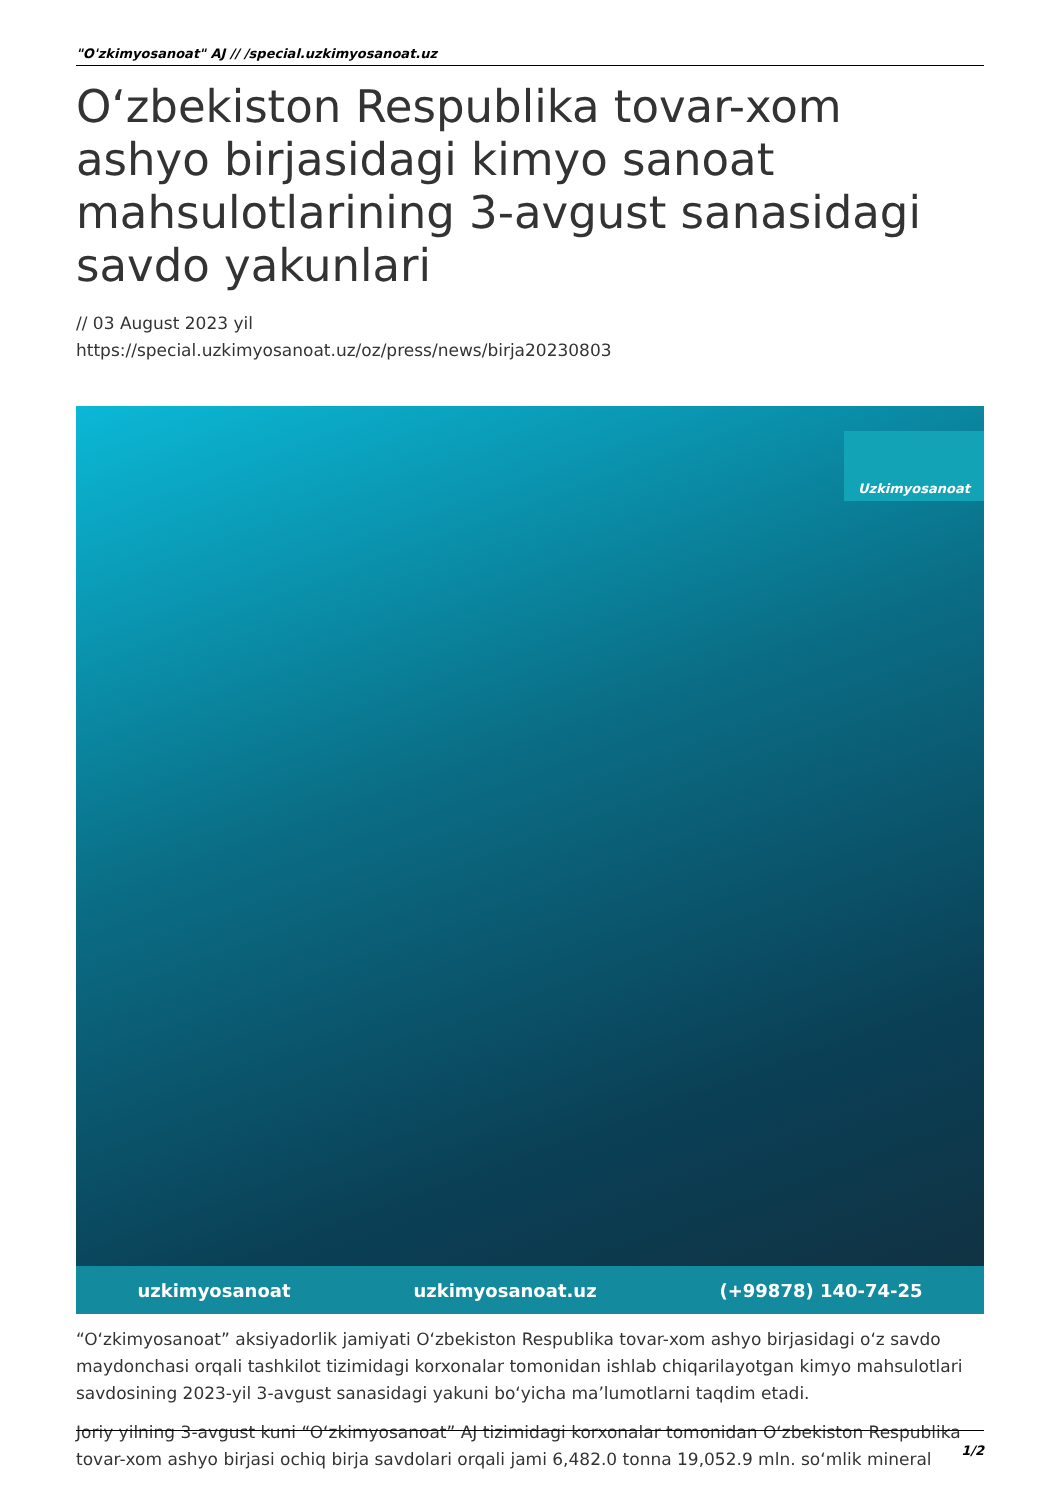"O'zkimyosanoat" AJ // /special.uzkimyosanoat.uz
O‘zbekiston Respublika tovar-xom ashyo birjasidagi kimyo sanoat mahsulotlarining 3-avgust sanasidagi savdo yakunlari
// 03 August 2023 yil
https://special.uzkimyosanoat.uz/oz/press/news/birja20230803
Uzkimyosanoat
uzkimyosanoat uzkimyosanoat.uz (+99878) 140-74-25
“O‘zkimyosanoat” aksiyadorlik jamiyati O‘zbekiston Respublika tovar-xom ashyo birjasidagi o‘z savdo maydonchasi orqali tashkilot tizimidagi korxonalar tomonidan ishlab chiqarilayotgan kimyo mahsulotlari savdosining 2023-yil 3-avgust sanasidagi yakuni bo‘yicha ma’lumotlarni taqdim etadi.
Joriy yilning 3-avgust kuni “O‘zkimyosanoat” AJ tizimidagi korxonalar tomonidan O‘zbekiston Respublika tovar-xom ashyo birjasi ochiq birja savdolari orqali jami 6,482.0 tonna 19,052.9 mln. so‘mlik mineral
1/2